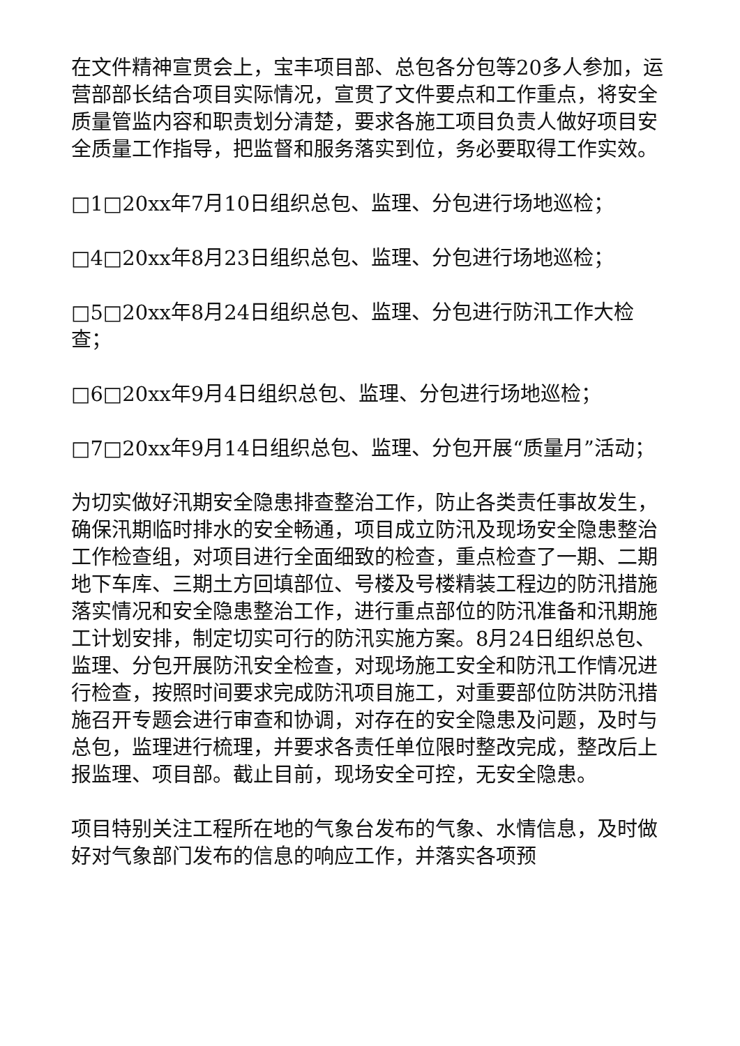在文件精神宣贯会上，宝丰项目部、总包各分包等20多人参加，运营部部长结合项目实际情况，宣贯了文件要点和工作重点，将安全质量管监内容和职责划分清楚，要求各施工项目负责人做好项目安全质量工作指导，把监督和服务落实到位，务必要取得工作实效。
□1□20xx年7月10日组织总包、监理、分包进行场地巡检；
□4□20xx年8月23日组织总包、监理、分包进行场地巡检；
□5□20xx年8月24日组织总包、监理、分包进行防汛工作大检查；
□6□20xx年9月4日组织总包、监理、分包进行场地巡检；
□7□20xx年9月14日组织总包、监理、分包开展“质量月”活动；
为切实做好汛期安全隐患排查整治工作，防止各类责任事故发生，确保汛期临时排水的安全畅通，项目成立防汛及现场安全隐患整治工作检查组，对项目进行全面细致的检查，重点检查了一期、二期地下车库、三期土方回填部位、号楼及号楼精装工程边的防汛措施落实情况和安全隐患整治工作，进行重点部位的防汛准备和汛期施工计划安排，制定切实可行的防汛实施方案。8月24日组织总包、监理、分包开展防汛安全检查，对现场施工安全和防汛工作情况进行检查，按照时间要求完成防汛项目施工，对重要部位防洪防汛措施召开专题会进行审查和协调，对存在的安全隐患及问题，及时与总包，监理进行梳理，并要求各责任单位限时整改完成，整改后上报监理、项目部。截止目前，现场安全可控，无安全隐患。
项目特别关注工程所在地的气象台发布的气象、水情信息，及时做好对气象部门发布的信息的响应工作，并落实各项预